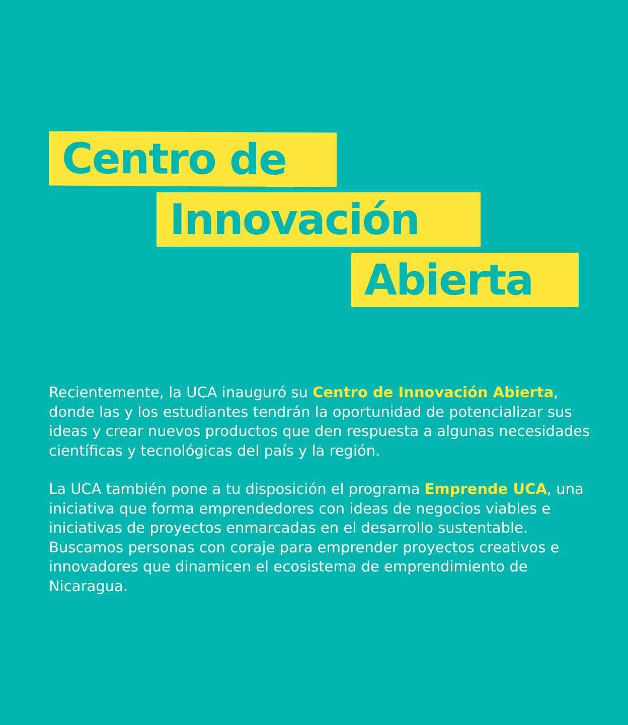Centro de
Innovación
Abierta
Recientemente, la UCA inauguró su Centro de Innovación Abierta, donde las y los estudiantes tendrán la oportunidad de potencializar sus ideas y crear nuevos productos que den respuesta a algunas necesidades científicas y tecnológicas del país y la región.
La UCA también pone a tu disposición el programa Emprende UCA, una iniciativa que forma emprendedores con ideas de negocios viables e iniciativas de proyectos enmarcadas en el desarrollo sustentable. Buscamos personas con coraje para emprender proyectos creativos e innovadores que dinamicen el ecosistema de emprendimiento de Nicaragua.